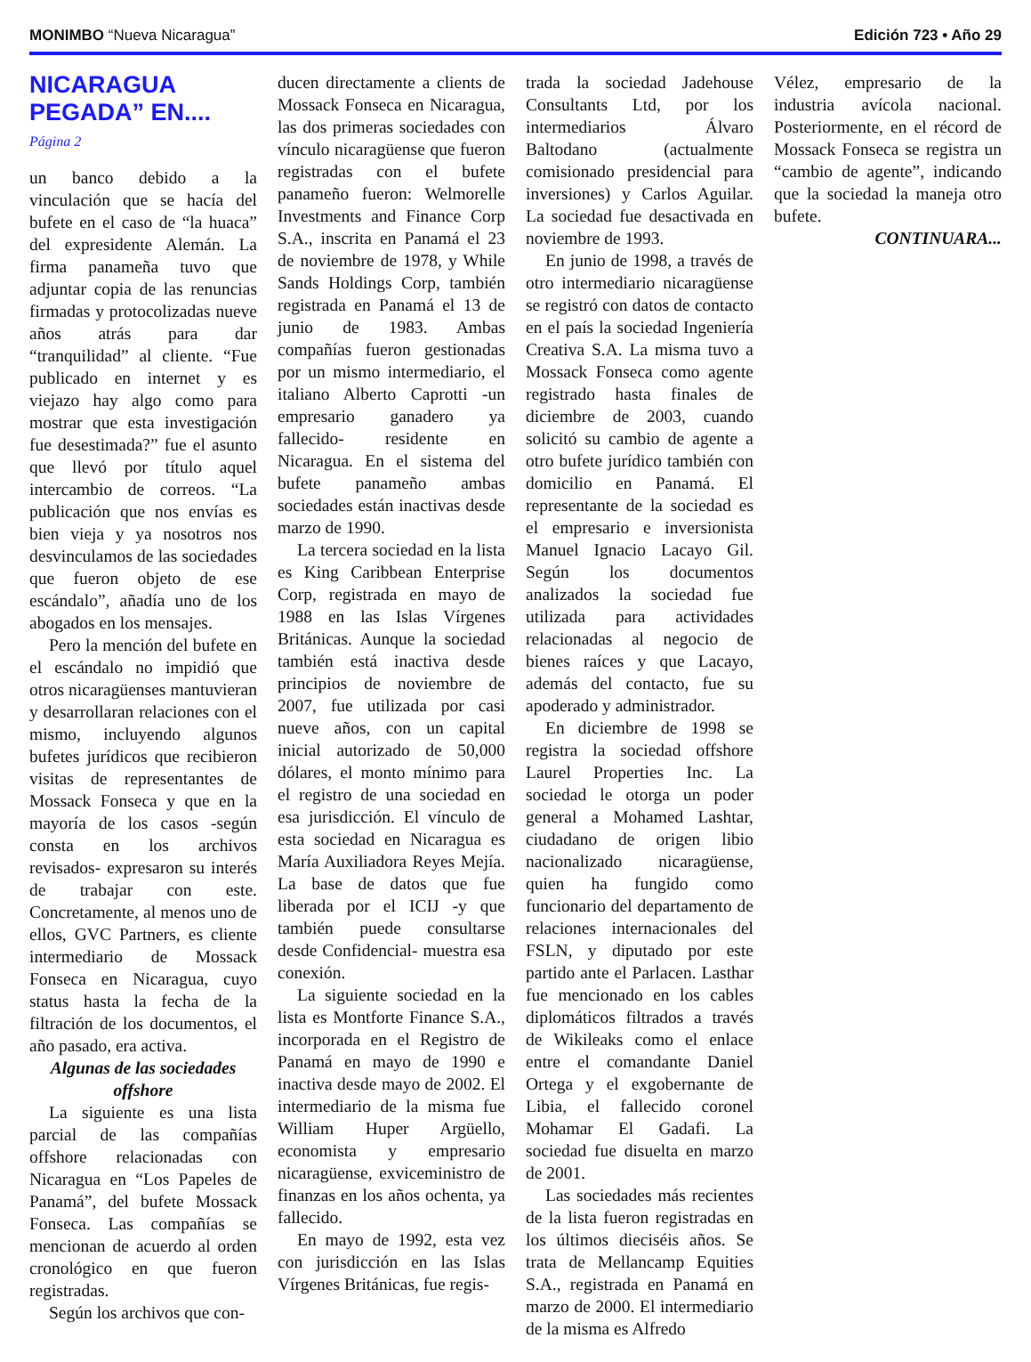MONIMBO “Nueva Nicaragua” Edición 723 • Año 29
NICARAGUA PEGADA” EN....
Página 2
un banco debido a la vinculación que se hacía del bufete en el caso de “la huaca” del expresidente Alemán. La firma panameña tuvo que adjuntar copia de las renuncias firmadas y protocolizadas nueve años atrás para dar “tranquilidad” al cliente. “Fue publicado en internet y es viejazo hay algo como para mostrar que esta investigación fue desestimada?” fue el asunto que llevó por título aquel intercambio de correos. “La publicación que nos envías es bien vieja y ya nosotros nos desvinculamos de las sociedades que fueron objeto de ese escándalo”, añadía uno de los abogados en los mensajes.
Pero la mención del bufete en el escándalo no impidió que otros nicaragüenses mantuvieran y desarrollaran relaciones con el mismo, incluyendo algunos bufetes jurídicos que recibieron visitas de representantes de Mossack Fonseca y que en la mayoría de los casos -según consta en los archivos revisados- expresaron su interés de trabajar con este. Concretamente, al menos uno de ellos, GVC Partners, es cliente intermediario de Mossack Fonseca en Nicaragua, cuyo status hasta la fecha de la filtración de los documentos, el año pasado, era activa.
Algunas de las sociedades offshore
La siguiente es una lista parcial de las compañías offshore relacionadas con Nicaragua en “Los Papeles de Panamá”, del bufete Mossack Fonseca. Las compañías se mencionan de acuerdo al orden cronológico en que fueron registradas.
Según los archivos que con-
ducen directamente a clients de Mossack Fonseca en Nicaragua, las dos primeras sociedades con vínculo nicaragüense que fueron registradas con el bufete panameño fueron: Welmorelle Investments and Finance Corp S.A., inscrita en Panamá el 23 de noviembre de 1978, y While Sands Holdings Corp, también registrada en Panamá el 13 de junio de 1983. Ambas compañías fueron gestionadas por un mismo intermediario, el italiano Alberto Caprotti -un empresario ganadero ya fallecido- residente en Nicaragua. En el sistema del bufete panameño ambas sociedades están inactivas desde marzo de 1990.
La tercera sociedad en la lista es King Caribbean Enterprise Corp, registrada en mayo de 1988 en las Islas Vírgenes Británicas. Aunque la sociedad también está inactiva desde principios de noviembre de 2007, fue utilizada por casi nueve años, con un capital inicial autorizado de 50,000 dólares, el monto mínimo para el registro de una sociedad en esa jurisdicción. El vínculo de esta sociedad en Nicaragua es María Auxiliadora Reyes Mejía. La base de datos que fue liberada por el ICIJ -y que también puede consultarse desde Confidencial- muestra esa conexión.
La siguiente sociedad en la lista es Montforte Finance S.A., incorporada en el Registro de Panamá en mayo de 1990 e inactiva desde mayo de 2002. El intermediario de la misma fue William Huper Argüello, economista y empresario nicaragüense, exviceministro de finanzas en los años ochenta, ya fallecido.
En mayo de 1992, esta vez con jurisdicción en las Islas Vírgenes Británicas, fue regis-
trada la sociedad Jadehouse Consultants Ltd, por los intermediarios Álvaro Baltodano (actualmente comisionado presidencial para inversiones) y Carlos Aguilar. La sociedad fue desactivada en noviembre de 1993.
En junio de 1998, a través de otro intermediario nicaragüense se registró con datos de contacto en el país la sociedad Ingeniería Creativa S.A. La misma tuvo a Mossack Fonseca como agente registrado hasta finales de diciembre de 2003, cuando solicitó su cambio de agente a otro bufete jurídico también con domicilio en Panamá. El representante de la sociedad es el empresario e inversionista Manuel Ignacio Lacayo Gil. Según los documentos analizados la sociedad fue utilizada para actividades relacionadas al negocio de bienes raíces y que Lacayo, además del contacto, fue su apoderado y administrador.
En diciembre de 1998 se registra la sociedad offshore Laurel Properties Inc. La sociedad le otorga un poder general a Mohamed Lashtar, ciudadano de origen libio nacionalizado nicaragüense, quien ha fungido como funcionario del departamento de relaciones internacionales del FSLN, y diputado por este partido ante el Parlacen. Lasthar fue mencionado en los cables diplomáticos filtrados a través de Wikileaks como el enlace entre el comandante Daniel Ortega y el exgobernante de Libia, el fallecido coronel Mohamar El Gadafi. La sociedad fue disuelta en marzo de 2001.
Las sociedades más recientes de la lista fueron registradas en los últimos dieciséis años. Se trata de Mellancamp Equities S.A., registrada en Panamá en marzo de 2000. El intermediario de la misma es Alfredo
Vélez, empresario de la industria avícola nacional. Posteriormente, en el récord de Mossack Fonseca se registra un “cambio de agente”, indicando que la sociedad la maneja otro bufete.
CONTINUARA...